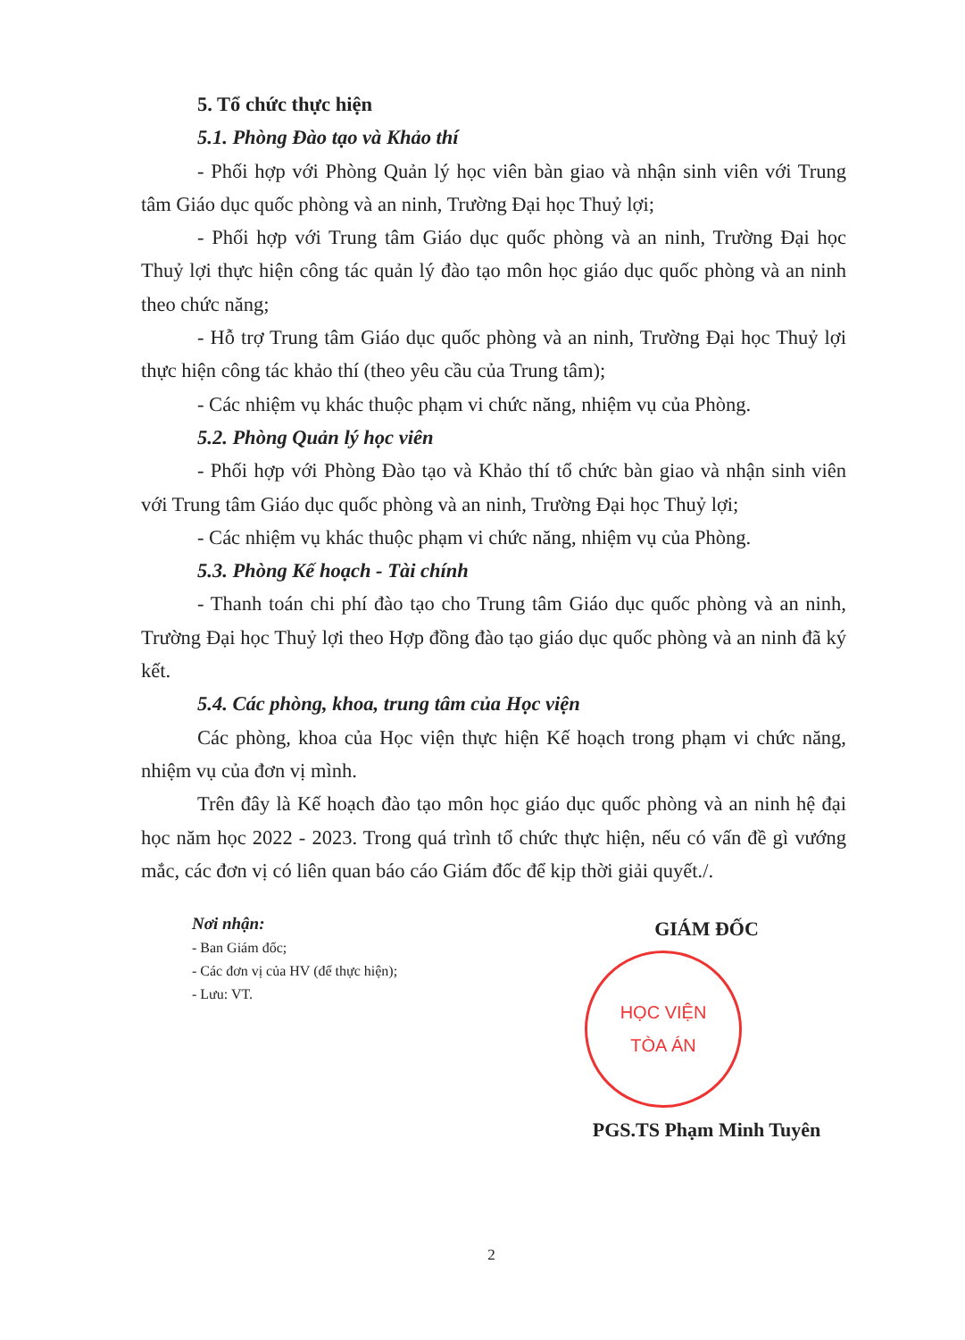5. Tổ chức thực hiện
5.1. Phòng Đào tạo và Khảo thí
- Phối hợp với Phòng Quản lý học viên bàn giao và nhận sinh viên với Trung tâm Giáo dục quốc phòng và an ninh, Trường Đại học Thuỷ lợi;
- Phối hợp với Trung tâm Giáo dục quốc phòng và an ninh, Trường Đại học Thuỷ lợi thực hiện công tác quản lý đào tạo môn học giáo dục quốc phòng và an ninh theo chức năng;
- Hỗ trợ Trung tâm Giáo dục quốc phòng và an ninh, Trường Đại học Thuỷ lợi thực hiện công tác khảo thí (theo yêu cầu của Trung tâm);
- Các nhiệm vụ khác thuộc phạm vi chức năng, nhiệm vụ của Phòng.
5.2. Phòng Quản lý học viên
- Phối hợp với Phòng Đào tạo và Khảo thí tổ chức bàn giao và nhận sinh viên với Trung tâm Giáo dục quốc phòng và an ninh, Trường Đại học Thuỷ lợi;
- Các nhiệm vụ khác thuộc phạm vi chức năng, nhiệm vụ của Phòng.
5.3. Phòng Kế hoạch - Tài chính
- Thanh toán chi phí đào tạo cho Trung tâm Giáo dục quốc phòng và an ninh, Trường Đại học Thuỷ lợi theo Hợp đồng đào tạo giáo dục quốc phòng và an ninh đã ký kết.
5.4. Các phòng, khoa, trung tâm của Học viện
Các phòng, khoa của Học viện thực hiện Kế hoạch trong phạm vi chức năng, nhiệm vụ của đơn vị mình.
Trên đây là Kế hoạch đào tạo môn học giáo dục quốc phòng và an ninh hệ đại học năm học 2022 - 2023. Trong quá trình tổ chức thực hiện, nếu có vấn đề gì vướng mắc, các đơn vị có liên quan báo cáo Giám đốc để kịp thời giải quyết./.
Nơi nhận:
- Ban Giám đốc;
- Các đơn vị của HV (để thực hiện);
- Lưu: VT.
GIÁM ĐỐC
HỌC VIỆN
TÒA ÁN
PGS.TS Phạm Minh Tuyên
2